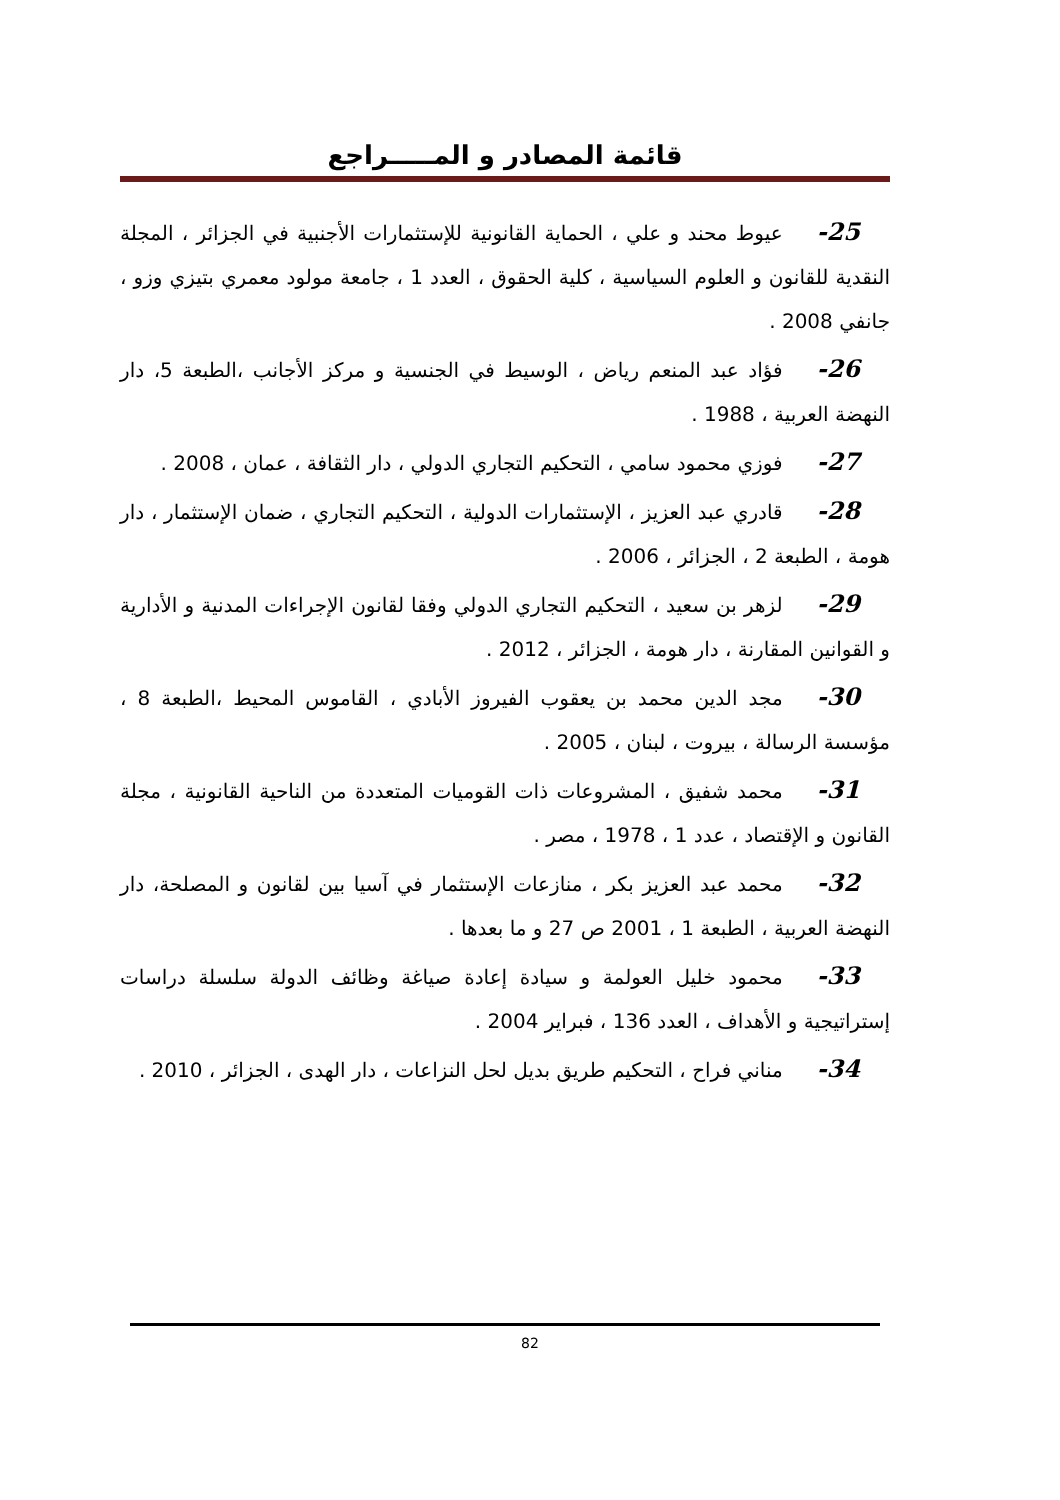قائمة المصادر و المـــــراجع
25- عيوط محند و علي ، الحماية القانونية للإستثمارات الأجنبية في الجزائر ، المجلة النقدية للقانون و العلوم السياسية ، كلية الحقوق ، العدد 1 ، جامعة مولود معمري بتيزي وزو ، جانفي 2008 .
26- فؤاد عبد المنعم رياض ، الوسيط في الجنسية و مركز الأجانب ،الطبعة 5، دار النهضة العربية ، 1988 .
27- فوزي محمود سامي ، التحكيم التجاري الدولي ، دار الثقافة ، عمان ، 2008 .
28- قادري عبد العزيز ، الإستثمارات الدولية ، التحكيم التجاري ، ضمان الإستثمار ، دار هومة ، الطبعة 2 ، الجزائر ، 2006 .
29- لزهر بن سعيد ، التحكيم التجاري الدولي وفقا لقانون الإجراءات المدنية و الأدارية و القوانين المقارنة ، دار هومة ، الجزائر ، 2012 .
30- مجد الدين محمد بن يعقوب الفيروز الأبادي ، القاموس المحيط ،الطبعة 8 ، مؤسسة الرسالة ، بيروت ، لبنان ، 2005 .
31- محمد شفيق ، المشروعات ذات القوميات المتعددة من الناحية القانونية ، مجلة القانون و الإقتصاد ، عدد 1 ، 1978 ، مصر .
32- محمد عبد العزيز بكر ، منازعات الإستثمار في آسيا بين لقانون و المصلحة، دار النهضة العربية ، الطبعة 1 ، 2001 ص 27 و ما بعدها .
33- محمود خليل العولمة و سيادة إعادة صياغة وظائف الدولة سلسلة دراسات إستراتيجية و الأهداف ، العدد 136 ، فبراير 2004 .
34- مناني فراح ، التحكيم طريق بديل لحل النزاعات ، دار الهدى ، الجزائر ، 2010 .
82